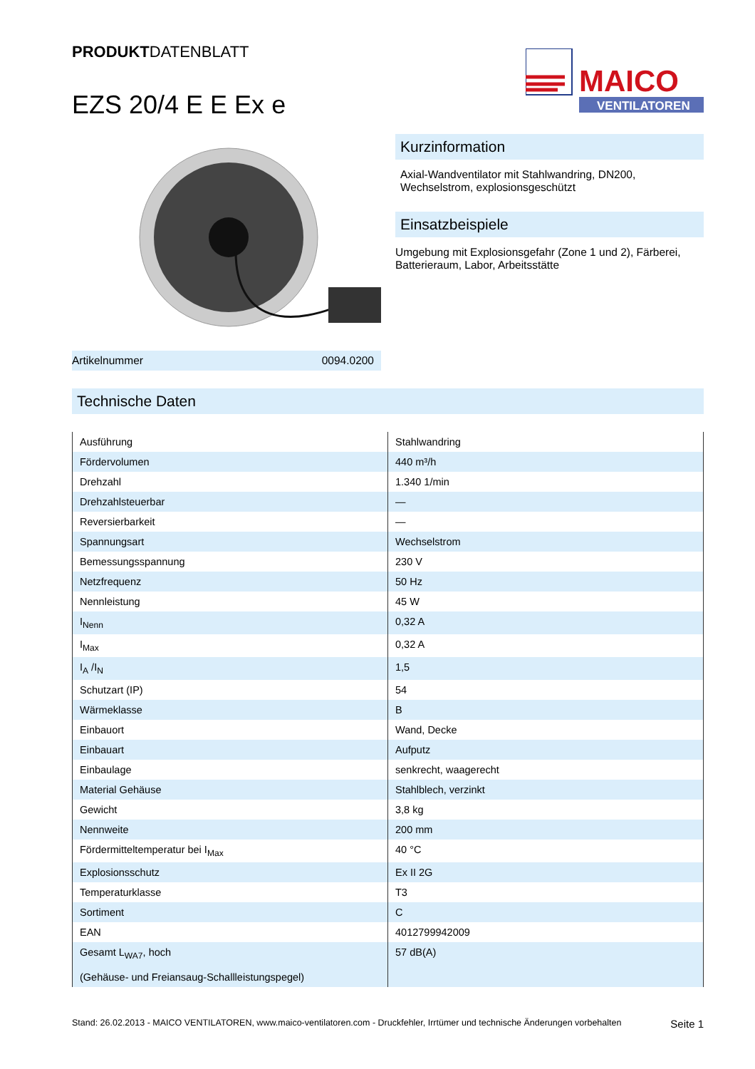PRODUKTDATENBLATT
EZS 20/4 E E Ex e
MAICO
VENTILATOREN
Artikelnummer 0094.0200
Kurzinformation
Axial-Wandventilator mit Stahlwandring, DN200, Wechselstrom, explosionsgeschützt
Einsatzbeispiele
Umgebung mit Explosionsgefahr (Zone 1 und 2), Färberei, Batterieraum, Labor, Arbeitsstätte
Technische Daten
| Ausführung | Stahlwandring |
| Fördervolumen | 440 m³/h |
| Drehzahl | 1.340 1/min |
| Drehzahlsteuerbar | — |
| Reversierbarkeit | — |
| Spannungsart | Wechselstrom |
| Bemessungsspannung | 230 V |
| Netzfrequenz | 50 Hz |
| Nennleistung | 45 W |
| I<sub>Nenn</sub> | 0,32 A |
| I<sub>Max</sub> | 0,32 A |
| I<sub>A</sub> /I<sub>N</sub> | 1,5 |
| Schutzart (IP) | 54 |
| Wärmeklasse | B |
| Einbauort | Wand, Decke |
| Einbauart | Aufputz |
| Einbaulage | senkrecht, waagerecht |
| Material Gehäuse | Stahlblech, verzinkt |
| Gewicht | 3,8 kg |
| Nennweite | 200 mm |
| Fördermitteltemperatur bei I<sub>Max</sub> | 40 °C |
| Explosionsschutz | Ex II 2G |
| Temperaturklasse | T3 |
| Sortiment | C |
| EAN | 4012799942009 |
| Gesamt L<sub>WA7</sub>, hoch (Gehäuse- und Freiansaug-Schallleistungspegel) | 57 dB(A) |
Stand: 26.02.2013 - MAICO VENTILATOREN, www.maico-ventilatoren.com - Druckfehler, Irrtümer und technische Änderungen vorbehalten Seite 1